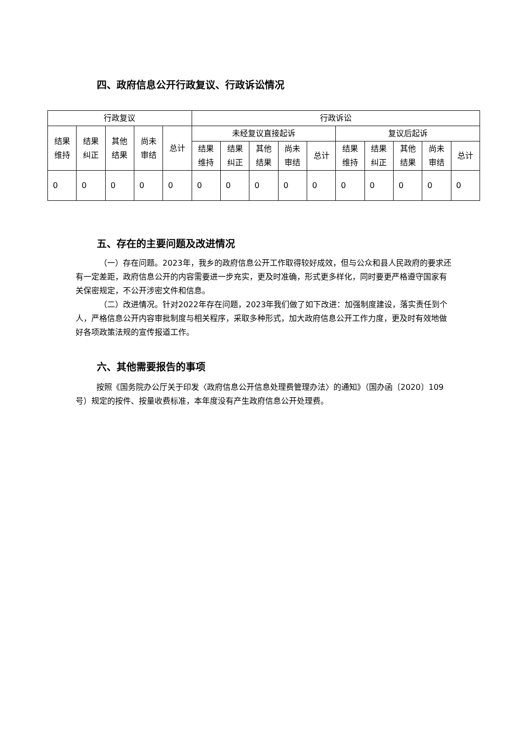四、政府信息公开行政复议、行政诉讼情况
| 行政复议 | | | | | 行政诉讼 | | | | | | | | | |
| --- | --- | --- | --- | --- | --- | --- | --- | --- | --- | --- | --- | --- | --- | --- |
| 结果 维持 | 结果 纠正 | 其他 结果 | 尚未 审结 | 总计 | 未经复议直接起诉 | | | | | 复议后起诉 | | | | |
| | | | | | 结果 维持 | 结果 纠正 | 其他 结果 | 尚未 审结 | 总计 | 结果 维持 | 结果 纠正 | 其他 结果 | 尚未 审结 | 总计 |
| 0 | 0 | 0 | 0 | 0 | 0 | 0 | 0 | 0 | 0 | 0 | 0 | 0 | 0 | 0 |
五、存在的主要问题及改进情况
（一）存在问题。2023年，我乡的政府信息公开工作取得较好成效，但与公众和县人民政府的要求还有一定差距，政府信息公开的内容需要进一步充实，更及时准确，形式更多样化，同时要更严格遵守国家有关保密规定，不公开涉密文件和信息。
（二）改进情况。针对2022年存在问题，2023年我们做了如下改进：加强制度建设，落实责任到个人，严格信息公开内容审批制度与相关程序，采取多种形式，加大政府信息公开工作力度，更及时有效地做好各项政策法规的宣传报道工作。
六、其他需要报告的事项
按照《国务院办公厅关于印发〈政府信息公开信息处理费管理办法〉的通知》（国办函〔2020〕109号）规定的按件、按量收费标准，本年度没有产生政府信息公开处理费。